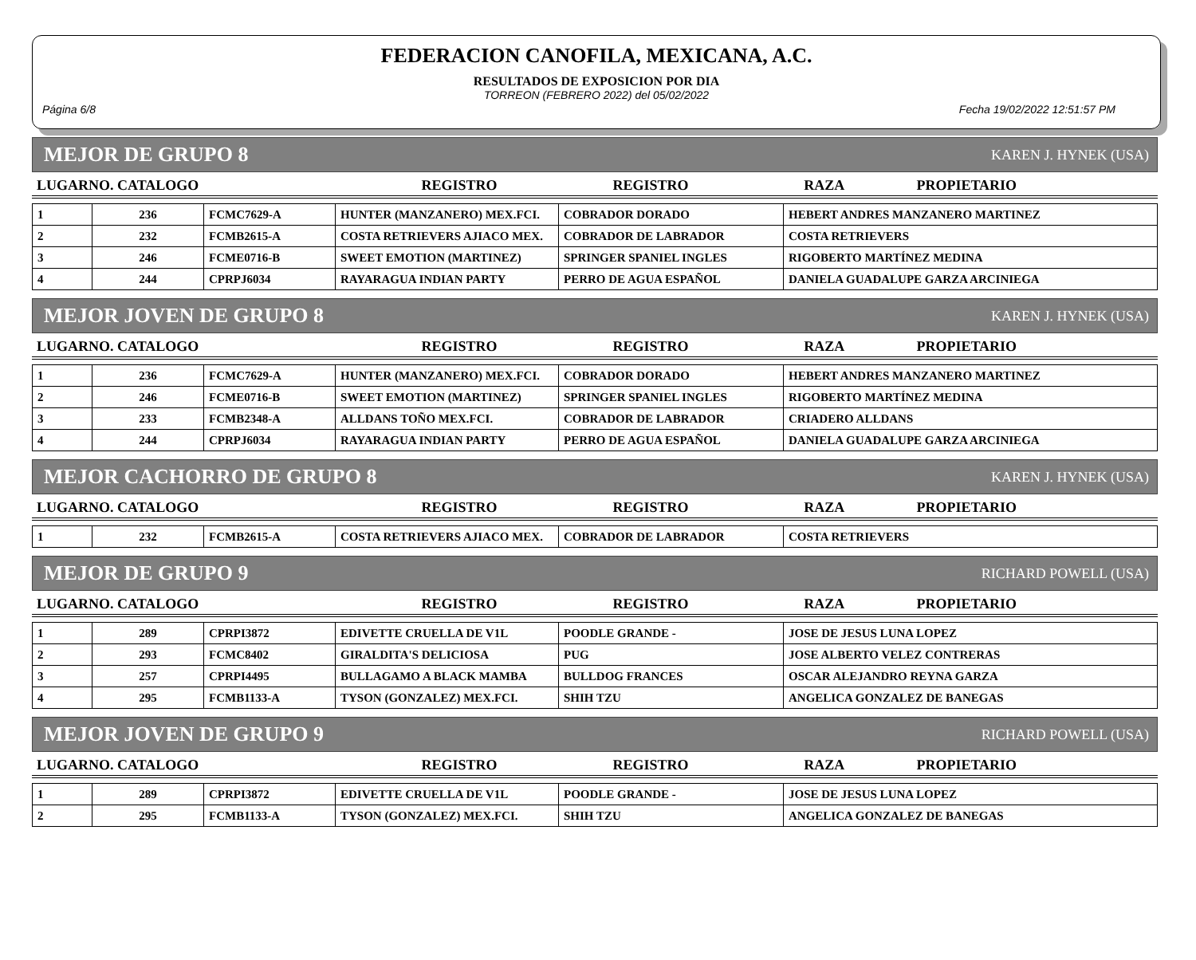FEDERACION CANOFILA, MEXICANA, A.C.
RESULTADOS DE EXPOSICION POR DIA
TORREON (FEBRERO 2022) del 05/02/2022
Página 6/8 Fecha 19/02/2022 12:51:57 PM
MEJOR DE GRUPO 8 KAREN J. HYNEK (USA)
| LUGARNO. CATALOGO | REGISTRO | REGISTRO | RAZA | PROPIETARIO |
| 1 | 236 | FCMC7629-A | HUNTER (MANZANERO) MEX.FCI. | COBRADOR DORADO | HEBERT ANDRES MANZANERO MARTINEZ |
| 2 | 232 | FCMB2615-A | COSTA RETRIEVERS AJIACO MEX. | COBRADOR DE LABRADOR | COSTA RETRIEVERS |
| 3 | 246 | FCME0716-B | SWEET EMOTION (MARTINEZ) | SPRINGER SPANIEL INGLES | RIGOBERTO MARTÍNEZ MEDINA |
| 4 | 244 | CPRPJ6034 | RAYARAGUA INDIAN PARTY | PERRO DE AGUA ESPAÑOL | DANIELA GUADALUPE GARZA ARCINIEGA |
MEJOR JOVEN DE GRUPO 8 KAREN J. HYNEK (USA)
| LUGARNO. CATALOGO | REGISTRO | REGISTRO | RAZA | PROPIETARIO |
| 1 | 236 | FCMC7629-A | HUNTER (MANZANERO) MEX.FCI. | COBRADOR DORADO | HEBERT ANDRES MANZANERO MARTINEZ |
| 2 | 246 | FCME0716-B | SWEET EMOTION (MARTINEZ) | SPRINGER SPANIEL INGLES | RIGOBERTO MARTÍNEZ MEDINA |
| 3 | 233 | FCMB2348-A | ALLDANS TOÑO MEX.FCI. | COBRADOR DE LABRADOR | CRIADERO ALLDANS |
| 4 | 244 | CPRPJ6034 | RAYARAGUA INDIAN PARTY | PERRO DE AGUA ESPAÑOL | DANIELA GUADALUPE GARZA ARCINIEGA |
MEJOR CACHORRO DE GRUPO 8 KAREN J. HYNEK (USA)
| LUGARNO. CATALOGO | REGISTRO | REGISTRO | RAZA | PROPIETARIO |
| 1 | 232 | FCMB2615-A | COSTA RETRIEVERS AJIACO MEX. | COBRADOR DE LABRADOR | COSTA RETRIEVERS |
MEJOR DE GRUPO 9 RICHARD POWELL (USA)
| LUGARNO. CATALOGO | REGISTRO | REGISTRO | RAZA | PROPIETARIO |
| 1 | 289 | CPRPI3872 | EDIVETTE CRUELLA DE V1L | POODLE GRANDE - | JOSE DE JESUS LUNA LOPEZ |
| 2 | 293 | FCMC8402 | GIRALDITA'S DELICIOSA | PUG | JOSE ALBERTO VELEZ CONTRERAS |
| 3 | 257 | CPRPI4495 | BULLAGAMO A BLACK MAMBA | BULLDOG FRANCES | OSCAR ALEJANDRO REYNA GARZA |
| 4 | 295 | FCMB1133-A | TYSON (GONZALEZ) MEX.FCI. | SHIH TZU | ANGELICA GONZALEZ DE BANEGAS |
MEJOR JOVEN DE GRUPO 9 RICHARD POWELL (USA)
| LUGARNO. CATALOGO | REGISTRO | REGISTRO | RAZA | PROPIETARIO |
| 1 | 289 | CPRPI3872 | EDIVETTE CRUELLA DE V1L | POODLE GRANDE - | JOSE DE JESUS LUNA LOPEZ |
| 2 | 295 | FCMB1133-A | TYSON (GONZALEZ) MEX.FCI. | SHIH TZU | ANGELICA GONZALEZ DE BANEGAS |